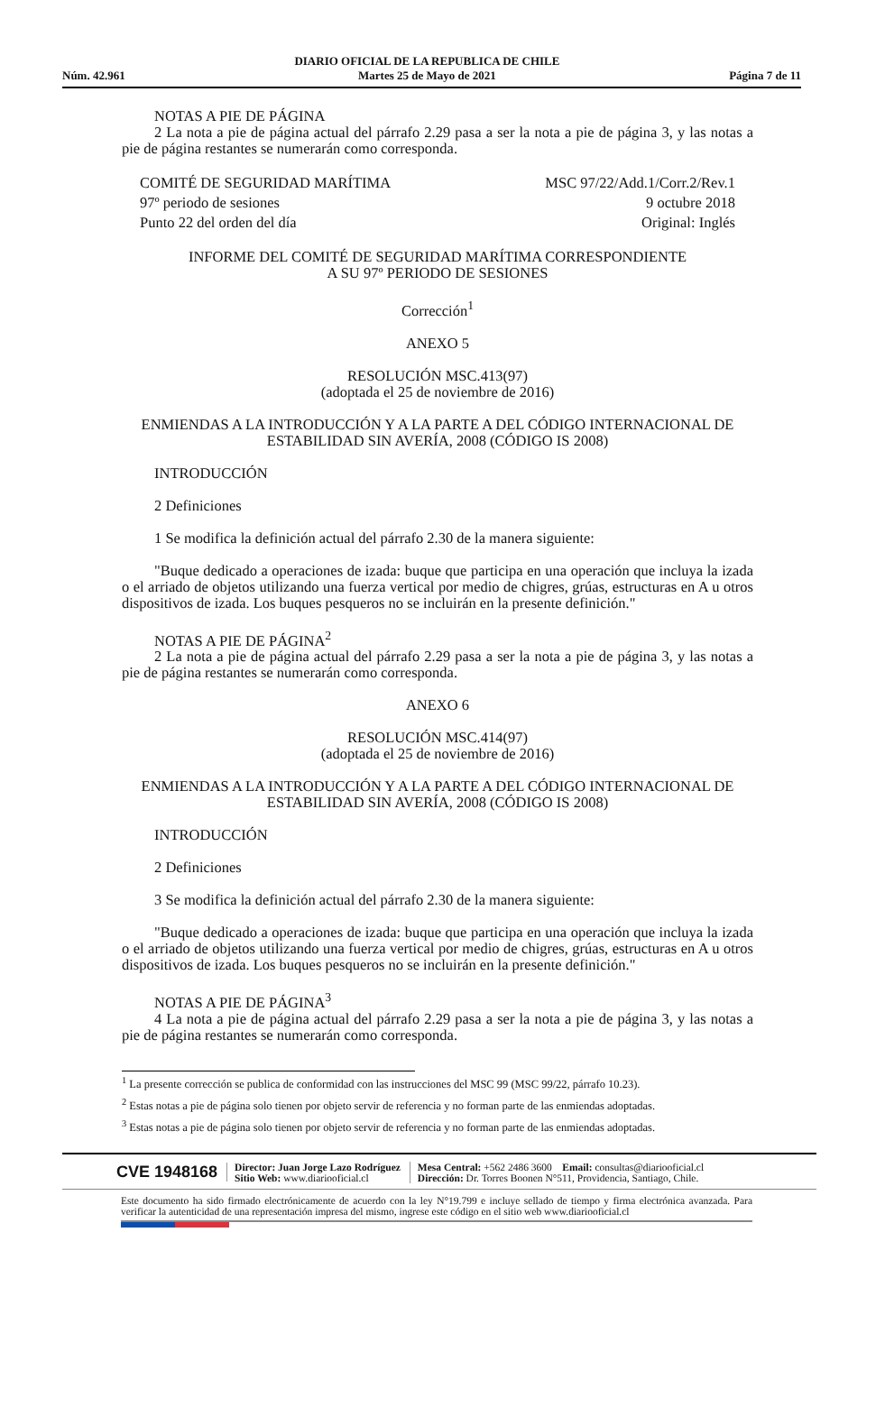Núm. 42.961
DIARIO OFICIAL DE LA REPUBLICA DE CHILE
Martes 25 de Mayo de 2021
Página 7 de 11
NOTAS A PIE DE PÁGINA
2 La nota a pie de página actual del párrafo 2.29 pasa a ser la nota a pie de página 3, y las notas a pie de página restantes se numerarán como corresponda.
COMITÉ DE SEGURIDAD MARÍTIMA
97º periodo de sesiones
Punto 22 del orden del día
MSC 97/22/Add.1/Corr.2/Rev.1
9 octubre 2018
Original: Inglés
INFORME DEL COMITÉ DE SEGURIDAD MARÍTIMA CORRESPONDIENTE
A SU 97º PERIODO DE SESIONES
Corrección<sup>1</sup>
ANEXO 5
RESOLUCIÓN MSC.413(97)
(adoptada el 25 de noviembre de 2016)
ENMIENDAS A LA INTRODUCCIÓN Y A LA PARTE A DEL CÓDIGO INTERNACIONAL DE ESTABILIDAD SIN AVERÍA, 2008 (CÓDIGO IS 2008)
INTRODUCCIÓN
2 Definiciones
1 Se modifica la definición actual del párrafo 2.30 de la manera siguiente:
"Buque dedicado a operaciones de izada: buque que participa en una operación que incluya la izada o el arriado de objetos utilizando una fuerza vertical por medio de chigres, grúas, estructuras en A u otros dispositivos de izada. Los buques pesqueros no se incluirán en la presente definición."
NOTAS A PIE DE PÁGINA<sup>2</sup>
2 La nota a pie de página actual del párrafo 2.29 pasa a ser la nota a pie de página 3, y las notas a pie de página restantes se numerarán como corresponda.
ANEXO 6
RESOLUCIÓN MSC.414(97)
(adoptada el 25 de noviembre de 2016)
ENMIENDAS A LA INTRODUCCIÓN Y A LA PARTE A DEL CÓDIGO INTERNACIONAL DE ESTABILIDAD SIN AVERÍA, 2008 (CÓDIGO IS 2008)
INTRODUCCIÓN
2 Definiciones
3 Se modifica la definición actual del párrafo 2.30 de la manera siguiente:
"Buque dedicado a operaciones de izada: buque que participa en una operación que incluya la izada o el arriado de objetos utilizando una fuerza vertical por medio de chigres, grúas, estructuras en A u otros dispositivos de izada. Los buques pesqueros no se incluirán en la presente definición."
NOTAS A PIE DE PÁGINA<sup>3</sup>
4 La nota a pie de página actual del párrafo 2.29 pasa a ser la nota a pie de página 3, y las notas a pie de página restantes se numerarán como corresponda.
<sup>1</sup> La presente corrección se publica de conformidad con las instrucciones del MSC 99 (MSC 99/22, párrafo 10.23).
<sup>2</sup> Estas notas a pie de página solo tienen por objeto servir de referencia y no forman parte de las enmiendas adoptadas.
<sup>3</sup> Estas notas a pie de página solo tienen por objeto servir de referencia y no forman parte de las enmiendas adoptadas.
CVE 1948168
Director: Juan Jorge Lazo Rodríguez
Sitio Web: www.diariooficial.cl
Mesa Central: +562 2486 3600 Email: consultas@diariooficial.cl
Dirección: Dr. Torres Boonen N°511, Providencia, Santiago, Chile.
Este documento ha sido firmado electrónicamente de acuerdo con la ley N°19.799 e incluye sellado de tiempo y firma electrónica avanzada. Para verificar la autenticidad de una representación impresa del mismo, ingrese este código en el sitio web www.diariooficial.cl